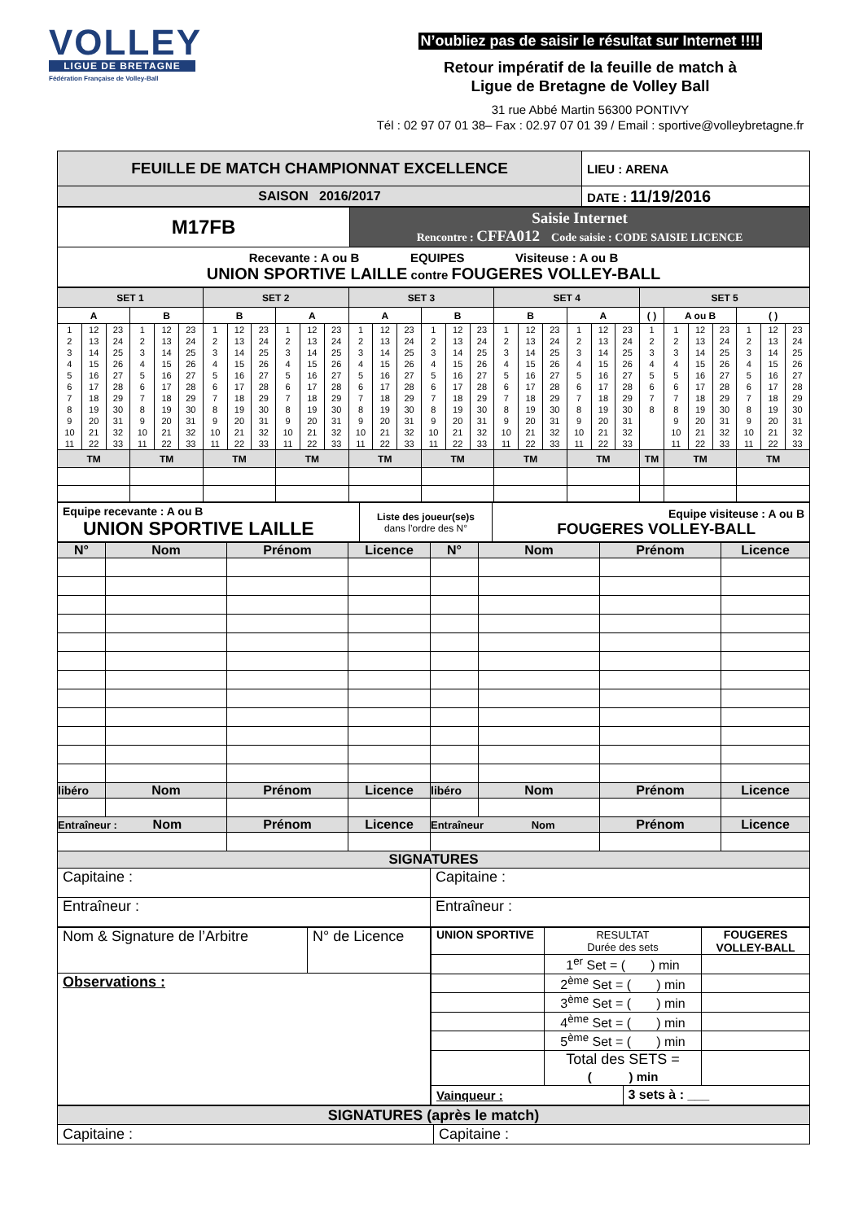VOLLEY
LIGUE DE BRETAGNE
Fédération Française de Volley-Ball
N’oubliez pas de saisir le résultat sur Internet !!!!
Retour impératif de la feuille de match à
Ligue de Bretagne de Volley Ball
31 rue Abbé Martin 56300 PONTIVY
Tél : 02 97 07 01 38– Fax : 02.97 07 01 39 / Email : sportive@volleybretagne.fr
| FEUILLE DE MATCH CHAMPIONNAT EXCELLENCE | LIEU : ARENA |
| SAISON 2016/2017 | DATE : 11/19/2016 |
| M17FB | Saisie Internet Rencontre : CFFA012 Code saisie : CODE SAISIE LICENCE |
| Recevante : A ou B EQUIPES Visiteuse : A ou B UNION SPORTIVE LAILLE contre FOUGERES VOLLEY-BALL | |
| SET 1 | | | | | | SET 2 | | | | | | SET 3 | | | | | | SET 4 | | | | | | SET 5 | | | | | | |
| A | | | B | | | B | | | A | | | A | | | B | | | B | | | A | | | ( ) | A ou B | | | ( ) | | |
| 1 | 12 | 23 | 1 | 12 | 23 | 1 | 12 | 23 | 1 | 12 | 23 | 1 | 12 | 23 | 1 | 12 | 23 | 1 | 12 | 23 | 1 | 12 | 23 | 1 | 1 | 12 | 23 | 1 | 12 | 23 |
| 2 | 13 | 24 | 2 | 13 | 24 | 2 | 13 | 24 | 2 | 13 | 24 | 2 | 13 | 24 | 2 | 13 | 24 | 2 | 13 | 24 | 2 | 13 | 24 | 2 | 2 | 13 | 24 | 2 | 13 | 24 |
| 3 | 14 | 25 | 3 | 14 | 25 | 3 | 14 | 25 | 3 | 14 | 25 | 3 | 14 | 25 | 3 | 14 | 25 | 3 | 14 | 25 | 3 | 14 | 25 | 3 | 3 | 14 | 25 | 3 | 14 | 25 |
| 4 | 15 | 26 | 4 | 15 | 26 | 4 | 15 | 26 | 4 | 15 | 26 | 4 | 15 | 26 | 4 | 15 | 26 | 4 | 15 | 26 | 4 | 15 | 26 | 4 | 4 | 15 | 26 | 4 | 15 | 26 |
| 5 | 16 | 27 | 5 | 16 | 27 | 5 | 16 | 27 | 5 | 16 | 27 | 5 | 16 | 27 | 5 | 16 | 27 | 5 | 16 | 27 | 5 | 16 | 27 | 5 | 5 | 16 | 27 | 5 | 16 | 27 |
| 6 | 17 | 28 | 6 | 17 | 28 | 6 | 17 | 28 | 6 | 17 | 28 | 6 | 17 | 28 | 6 | 17 | 28 | 6 | 17 | 28 | 6 | 17 | 28 | 6 | 6 | 17 | 28 | 6 | 17 | 28 |
| 7 | 18 | 29 | 7 | 18 | 29 | 7 | 18 | 29 | 7 | 18 | 29 | 7 | 18 | 29 | 7 | 18 | 29 | 7 | 18 | 29 | 7 | 18 | 29 | 7 | 7 | 18 | 29 | 7 | 18 | 29 |
| 8 | 19 | 30 | 8 | 19 | 30 | 8 | 19 | 30 | 8 | 19 | 30 | 8 | 19 | 30 | 8 | 19 | 30 | 8 | 19 | 30 | 8 | 19 | 30 | 8 | 8 | 19 | 30 | 8 | 19 | 30 |
| 9 | 20 | 31 | 9 | 20 | 31 | 9 | 20 | 31 | 9 | 20 | 31 | 9 | 20 | 31 | 9 | 20 | 31 | 9 | 20 | 31 | 9 | 20 | 31 | | 9 | 20 | 31 | 9 | 20 | 31 |
| 10 | 21 | 32 | 10 | 21 | 32 | 10 | 21 | 32 | 10 | 21 | 32 | 10 | 21 | 32 | 10 | 21 | 32 | 10 | 21 | 32 | 10 | 21 | 32 | | 10 | 21 | 32 | 10 | 21 | 32 |
| 11 | 22 | 33 | 11 | 22 | 33 | 11 | 22 | 33 | 11 | 22 | 33 | 11 | 22 | 33 | 11 | 22 | 33 | 11 | 22 | 33 | 11 | 22 | 33 | | 11 | 22 | 33 | 11 | 22 | 33 |
| TM | | | TM | | | TM | | | TM | | | TM | | | TM | | | TM | | | TM | | | TM | TM | | | TM | | |
| Equipe recevante : A ou B UNION SPORTIVE LAILLE | Liste des joueur(se)s dans l’ordre des N° | Equipe visiteuse : A ou B FOUGERES VOLLEY-BALL |
| N° | Nom | Prénom | Licence | N° | Nom | Prénom | Licence |
| --- | --- | --- | --- | --- | --- | --- | --- |
| libéro | Nom | Prénom | Licence | libéro | Nom | Prénom | Licence |
| Entraîneur : Nom | | Prénom | Licence | Entraîneur Nom | | Prénom | Licence |
| SIGNATURES | | | | | | | |
| Capitaine : | | | | Capitaine : | | | |
| Entraîneur : | | | | Entraîneur : | | | |
| Nom & Signature de l’Arbitre | N° de Licence |
| Observations : | |
| UNION SPORTIVE | RESULTAT Durée des sets | | FOUGERES VOLLEY-BALL |
| | 1<sup>er</sup> Set = ( ) min | | |
| | 2<sup>ème</sup> Set = ( ) min | | |
| | 3<sup>ème</sup> Set = ( ) min | | |
| | 4<sup>ème</sup> Set = ( ) min | | |
| | 5<sup>ème</sup> Set = ( ) min | | |
| | Total des SETS = ( ) min | | |
| Vainqueur : | | 3 sets à : ___ | |
| SIGNATURES (après le match) | |
| --- | --- |
| Capitaine : | Capitaine : |